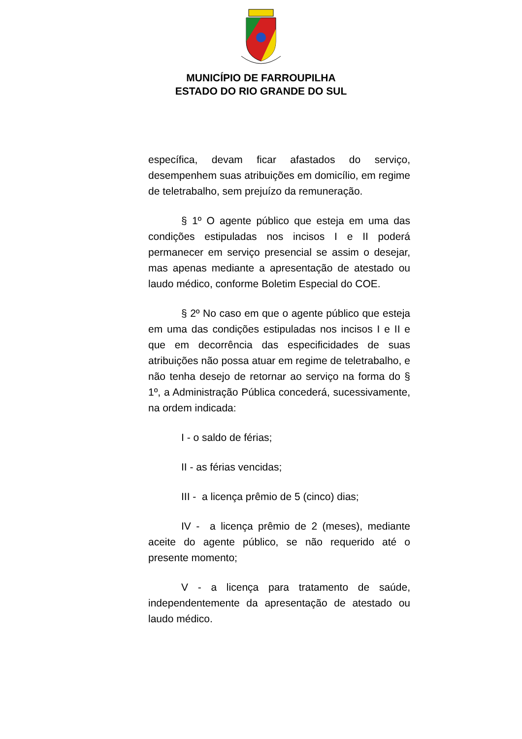MUNICÍPIO DE FARROUPILHA
ESTADO DO RIO GRANDE DO SUL
específica, devam ficar afastados do serviço, desempenhem suas atribuições em domicílio, em regime de teletrabalho, sem prejuízo da remuneração.
§ 1º O agente público que esteja em uma das condições estipuladas nos incisos I e II poderá permanecer em serviço presencial se assim o desejar, mas apenas mediante a apresentação de atestado ou laudo médico, conforme Boletim Especial do COE.
§ 2º No caso em que o agente público que esteja em uma das condições estipuladas nos incisos I e II e que em decorrência das especificidades de suas atribuições não possa atuar em regime de teletrabalho, e não tenha desejo de retornar ao serviço na forma do § 1º, a Administração Pública concederá, sucessivamente, na ordem indicada:
I - o saldo de férias;
II - as férias vencidas;
III - a licença prêmio de 5 (cinco) dias;
IV - a licença prêmio de 2 (meses), mediante aceite do agente público, se não requerido até o presente momento;
V - a licença para tratamento de saúde, independentemente da apresentação de atestado ou laudo médico.